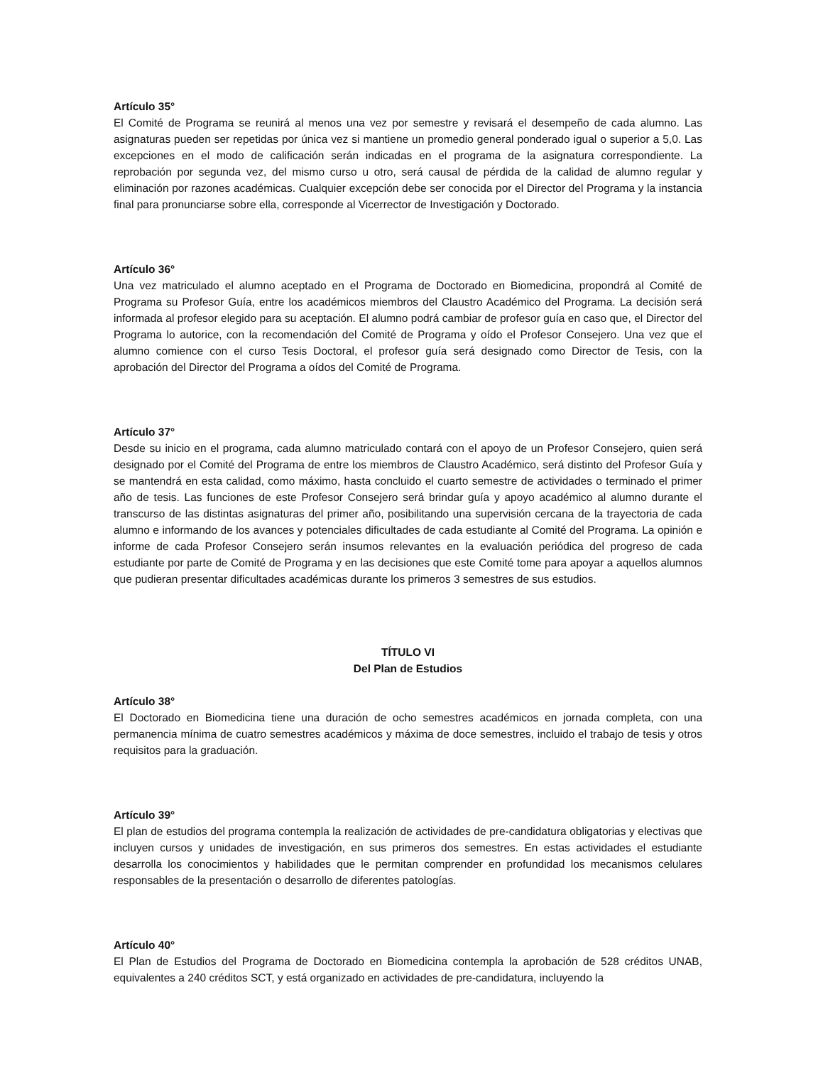Artículo 35°
El Comité de Programa se reunirá al menos una vez por semestre y revisará el desempeño de cada alumno. Las asignaturas pueden ser repetidas por única vez si mantiene un promedio general ponderado igual o superior a 5,0. Las excepciones en el modo de calificación serán indicadas en el programa de la asignatura correspondiente. La reprobación por segunda vez, del mismo curso u otro, será causal de pérdida de la calidad de alumno regular y eliminación por razones académicas. Cualquier excepción debe ser conocida por el Director del Programa y la instancia final para pronunciarse sobre ella, corresponde al Vicerrector de Investigación y Doctorado.
Artículo 36°
Una vez matriculado el alumno aceptado en el Programa de Doctorado en Biomedicina, propondrá al Comité de Programa su Profesor Guía, entre los académicos miembros del Claustro Académico del Programa. La decisión será informada al profesor elegido para su aceptación. El alumno podrá cambiar de profesor guía en caso que, el Director del Programa lo autorice, con la recomendación del Comité de Programa y oído el Profesor Consejero. Una vez que el alumno comience con el curso Tesis Doctoral, el profesor guía será designado como Director de Tesis, con la aprobación del Director del Programa a oídos del Comité de Programa.
Artículo 37°
Desde su inicio en el programa, cada alumno matriculado contará con el apoyo de un Profesor Consejero, quien será designado por el Comité del Programa de entre los miembros de Claustro Académico, será distinto del Profesor Guía y se mantendrá en esta calidad, como máximo, hasta concluido el cuarto semestre de actividades o terminado el primer año de tesis. Las funciones de este Profesor Consejero será brindar guía y apoyo académico al alumno durante el transcurso de las distintas asignaturas del primer año, posibilitando una supervisión cercana de la trayectoria de cada alumno e informando de los avances y potenciales dificultades de cada estudiante al Comité del Programa. La opinión e informe de cada Profesor Consejero serán insumos relevantes en la evaluación periódica del progreso de cada estudiante por parte de Comité de Programa y en las decisiones que este Comité tome para apoyar a aquellos alumnos que pudieran presentar dificultades académicas durante los primeros 3 semestres de sus estudios.
TÍTULO VI
Del Plan de Estudios
Artículo 38°
El Doctorado en Biomedicina tiene una duración de ocho semestres académicos en jornada completa, con una permanencia mínima de cuatro semestres académicos y máxima de doce semestres, incluido el trabajo de tesis y otros requisitos para la graduación.
Artículo 39°
El plan de estudios del programa contempla la realización de actividades de pre-candidatura obligatorias y electivas que incluyen cursos y unidades de investigación, en sus primeros dos semestres. En estas actividades el estudiante desarrolla los conocimientos y habilidades que le permitan comprender en profundidad los mecanismos celulares responsables de la presentación o desarrollo de diferentes patologías.
Artículo 40°
El Plan de Estudios del Programa de Doctorado en Biomedicina contempla la aprobación de 528 créditos UNAB, equivalentes a 240 créditos SCT, y está organizado en actividades de pre-candidatura, incluyendo la